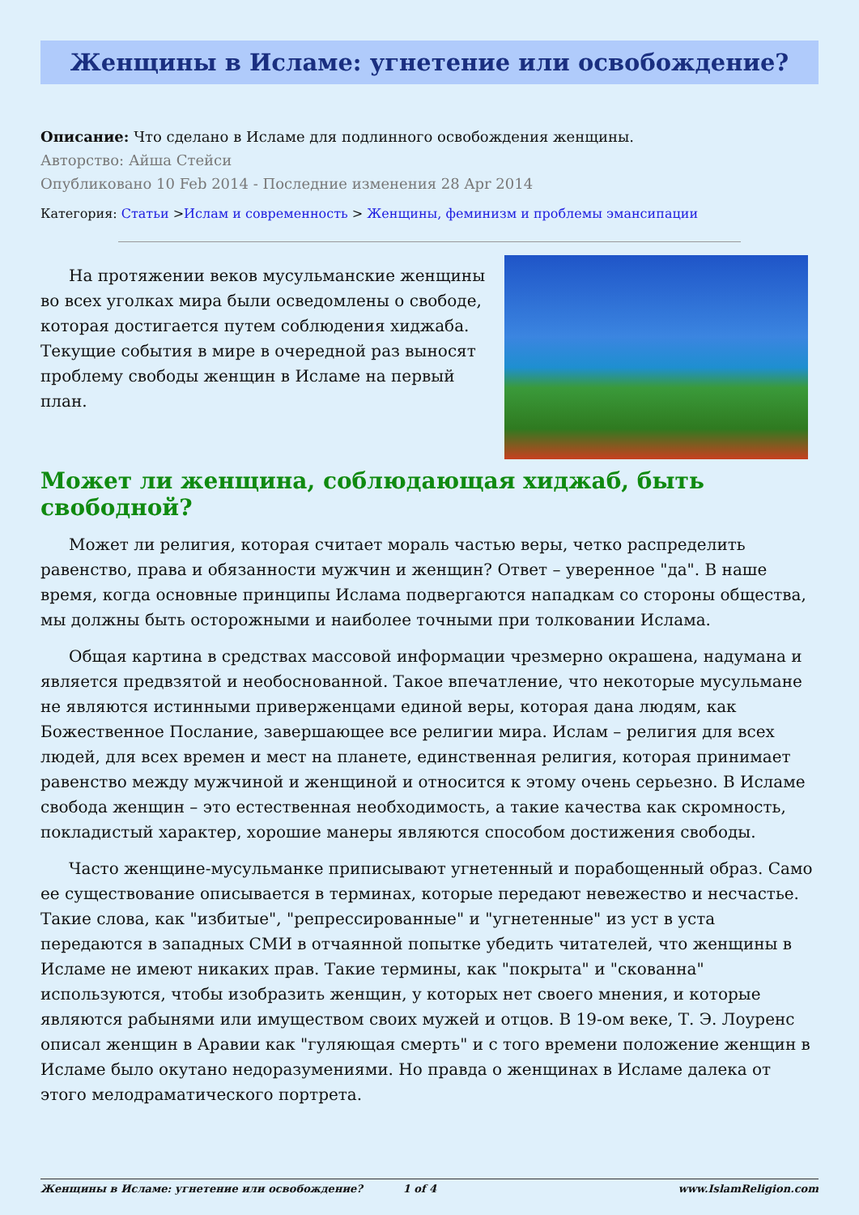Женщины в Исламе: угнетение или освобождение?
Описание: Что сделано в Исламе для подлинного освобождения женщины.
Авторство: Айша Стейси
Опубликовано 10 Feb 2014 - Последние изменения 28 Apr 2014
Категория: Статьи >Ислам и современность > Женщины, феминизм и проблемы эмансипации
На протяжении веков мусульманские женщины во всех уголках мира были осведомлены о свободе, которая достигается путем соблюдения хиджаба. Текущие события в мире в очередной раз выносят проблему свободы женщин в Исламе на первый план.
Может ли женщина, соблюдающая хиджаб, быть свободной?
Может ли религия, которая считает мораль частью веры, четко распределить равенство, права и обязанности мужчин и женщин? Ответ – уверенное "да". В наше время, когда основные принципы Ислама подвергаются нападкам со стороны общества, мы должны быть осторожными и наиболее точными при толковании Ислама.
Общая картина в средствах массовой информации чрезмерно окрашена, надумана и является предвзятой и необоснованной. Такое впечатление, что некоторые мусульмане не являются истинными приверженцами единой веры, которая дана людям, как Божественное Послание, завершающее все религии мира. Ислам – религия для всех людей, для всех времен и мест на планете, единственная религия, которая принимает равенство между мужчиной и женщиной и относится к этому очень серьезно. В Исламе свобода женщин – это естественная необходимость, а такие качества как скромность, покладистый характер, хорошие манеры являются способом достижения свободы.
Часто женщине-мусульманке приписывают угнетенный и порабощенный образ. Само ее существование описывается в терминах, которые передают невежество и несчастье. Такие слова, как "избитые", "репрессированные" и "угнетенные" из уст в уста передаются в западных СМИ в отчаянной попытке убедить читателей, что женщины в Исламе не имеют никаких прав. Такие термины, как "покрыта" и "скованна" используются, чтобы изобразить женщин, у которых нет своего мнения, и которые являются рабынями или имуществом своих мужей и отцов. В 19-ом веке, Т. Э. Лоуренс описал женщин в Аравии как "гуляющая смерть" и с того времени положение женщин в Исламе было окутано недоразумениями. Но правда о женщинах в Исламе далека от этого мелодраматического портрета.
Женщины в Исламе: угнетение или освобождение? 1 of 4 www.IslamReligion.com